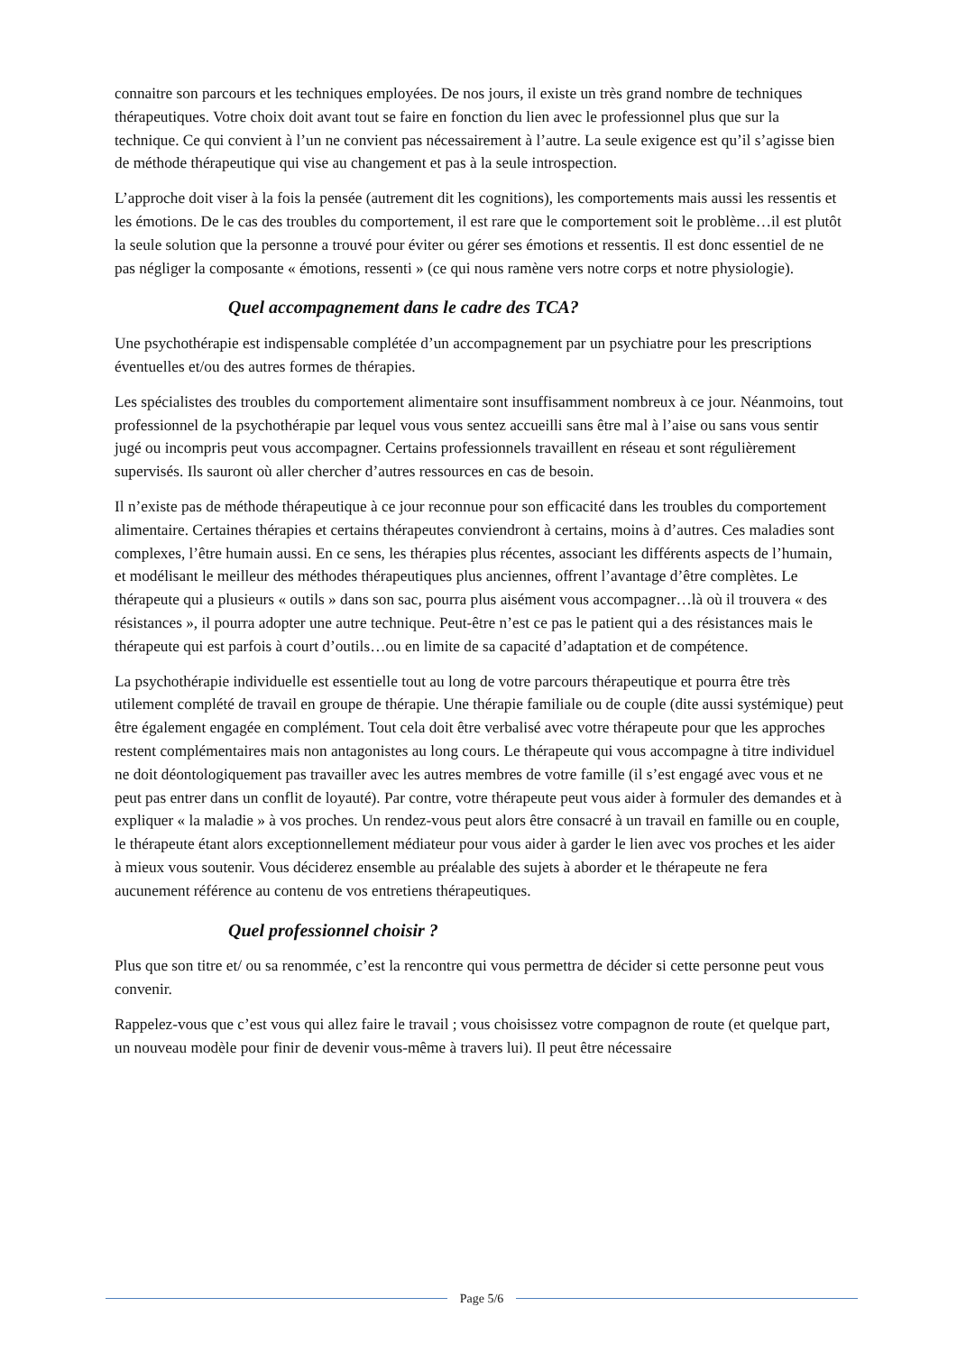connaitre son parcours et les techniques employées. De nos jours, il existe un très grand nombre de techniques thérapeutiques. Votre choix doit avant tout se faire en fonction du lien avec le professionnel plus que sur la technique. Ce qui convient à l’un ne convient pas nécessairement à l’autre. La seule exigence est qu’il s’agisse bien de méthode thérapeutique qui vise au changement et pas à la seule introspection.
L’approche doit viser à la fois la pensée (autrement dit les cognitions), les comportements mais aussi les ressentis et les émotions. De le cas des troubles du comportement, il est rare que le comportement soit le problème…il est plutôt la seule solution que la personne a trouvé pour éviter ou gérer ses émotions et ressentis. Il est donc essentiel de ne pas négliger la composante « émotions, ressenti » (ce qui nous ramène vers notre corps et notre physiologie).
Quel accompagnement dans le cadre des TCA?
Une psychothérapie est indispensable complétée d’un accompagnement par un psychiatre pour les prescriptions éventuelles et/ou des autres formes de thérapies.
Les spécialistes des troubles du comportement alimentaire sont insuffisamment nombreux à ce jour. Néanmoins, tout professionnel de la psychothérapie par lequel vous vous sentez accueilli sans être mal à l’aise ou sans vous sentir jugé ou incompris peut vous accompagner. Certains professionnels travaillent en réseau et sont régulièrement supervisés. Ils sauront où aller chercher d’autres ressources en cas de besoin.
Il n’existe pas de méthode thérapeutique à ce jour reconnue pour son efficacité dans les troubles du comportement alimentaire. Certaines thérapies et certains thérapeutes conviendront à certains, moins à d’autres. Ces maladies sont complexes, l’être humain aussi. En ce sens, les thérapies plus récentes, associant les différents aspects de l’humain, et modélisant le meilleur des méthodes thérapeutiques plus anciennes, offrent l’avantage d’être complètes. Le thérapeute qui a plusieurs « outils » dans son sac, pourra plus aisément vous accompagner…là où il trouvera « des résistances », il pourra adopter une autre technique. Peut-être n’est ce pas le patient qui a des résistances mais le thérapeute qui est parfois à court d’outils…ou en limite de sa capacité d’adaptation et de compétence.
La psychothérapie individuelle est essentielle tout au long de votre parcours thérapeutique et pourra être très utilement complété de travail en groupe de thérapie. Une thérapie familiale ou de couple (dite aussi systémique) peut être également engagée en complément. Tout cela doit être verbalisé avec votre thérapeute pour que les approches restent complémentaires mais non antagonistes au long cours. Le thérapeute qui vous accompagne à titre individuel ne doit déontologiquement pas travailler avec les autres membres de votre famille (il s’est engagé avec vous et ne peut pas entrer dans un conflit de loyauté). Par contre, votre thérapeute peut vous aider à formuler des demandes et à expliquer « la maladie » à vos proches. Un rendez-vous peut alors être consacré à un travail en famille ou en couple, le thérapeute étant alors exceptionnellement médiateur pour vous aider à garder le lien avec vos proches et les aider à mieux vous soutenir. Vous déciderez ensemble au préalable des sujets à aborder et le thérapeute ne fera aucunement référence au contenu de vos entretiens thérapeutiques.
Quel professionnel choisir ?
Plus que son titre et/ ou sa renommée, c’est la rencontre qui vous permettra de décider si cette personne peut vous convenir.
Rappelez-vous que c’est vous qui allez faire le travail ; vous choisissez votre compagnon de route (et quelque part, un nouveau modèle pour finir de devenir vous-même à travers lui). Il peut être nécessaire
Page 5/6